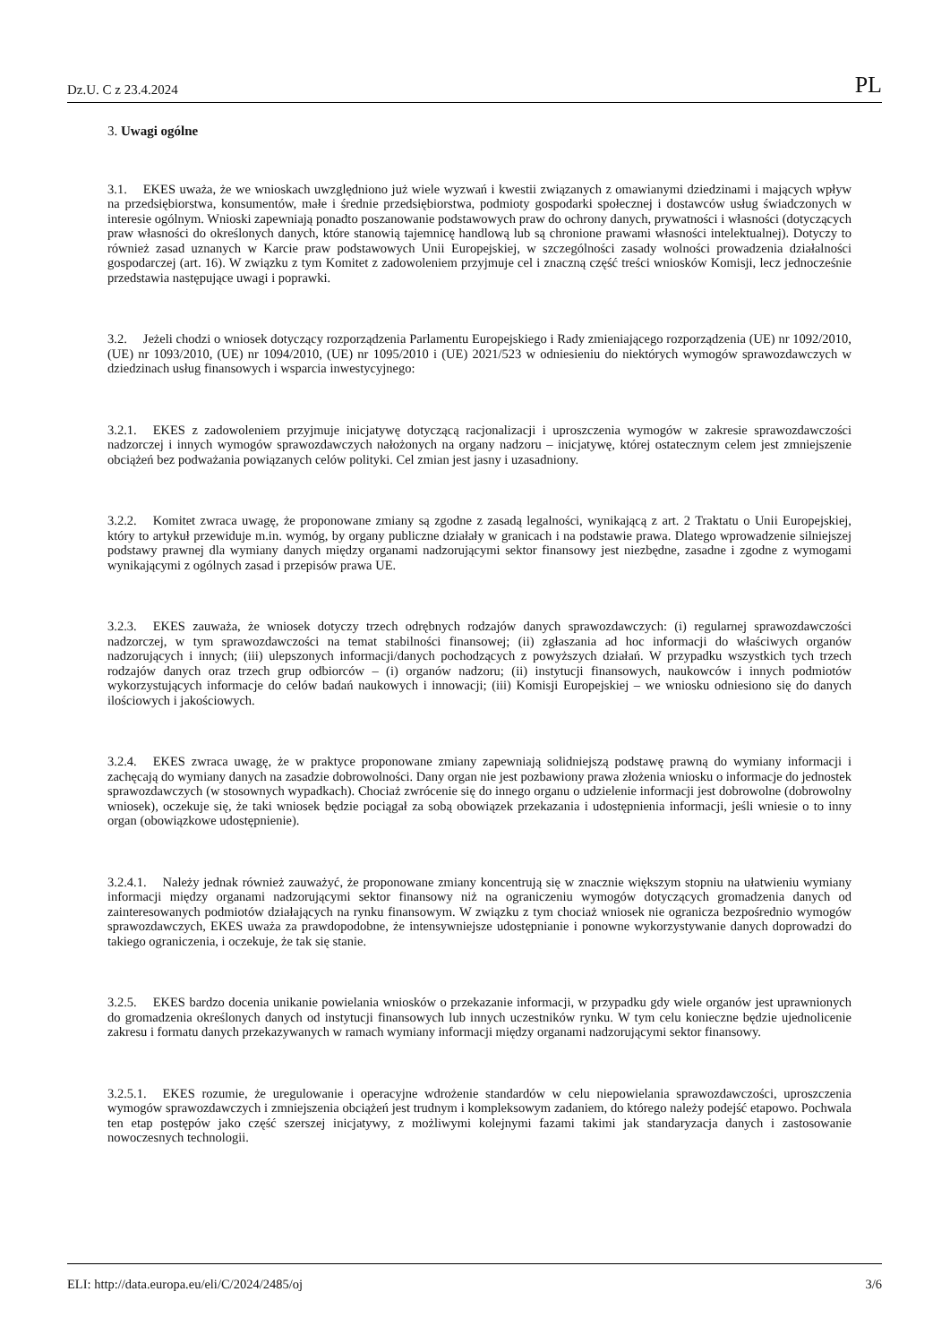Dz.U. C z 23.4.2024 PL
3. Uwagi ogólne
3.1. EKES uważa, że we wnioskach uwzględniono już wiele wyzwań i kwestii związanych z omawianymi dziedzinami i mających wpływ na przedsiębiorstwa, konsumentów, małe i średnie przedsiębiorstwa, podmioty gospodarki społecznej i dostawców usług świadczonych w interesie ogólnym. Wnioski zapewniają ponadto poszanowanie podstawowych praw do ochrony danych, prywatności i własności (dotyczących praw własności do określonych danych, które stanowią tajemnicę handlową lub są chronione prawami własności intelektualnej). Dotyczy to również zasad uznanych w Karcie praw podstawowych Unii Europejskiej, w szczególności zasady wolności prowadzenia działalności gospodarczej (art. 16). W związku z tym Komitet z zadowoleniem przyjmuje cel i znaczną część treści wniosków Komisji, lecz jednocześnie przedstawia następujące uwagi i poprawki.
3.2. Jeżeli chodzi o wniosek dotyczący rozporządzenia Parlamentu Europejskiego i Rady zmieniającego rozporządzenia (UE) nr 1092/2010, (UE) nr 1093/2010, (UE) nr 1094/2010, (UE) nr 1095/2010 i (UE) 2021/523 w odniesieniu do niektórych wymogów sprawozdawczych w dziedzinach usług finansowych i wsparcia inwestycyjnego:
3.2.1. EKES z zadowoleniem przyjmuje inicjatywę dotyczącą racjonalizacji i uproszczenia wymogów w zakresie sprawozdawczości nadzorczej i innych wymogów sprawozdawczych nałożonych na organy nadzoru – inicjatywę, której ostatecznym celem jest zmniejszenie obciążeń bez podważania powiązanych celów polityki. Cel zmian jest jasny i uzasadniony.
3.2.2. Komitet zwraca uwagę, że proponowane zmiany są zgodne z zasadą legalności, wynikającą z art. 2 Traktatu o Unii Europejskiej, który to artykuł przewiduje m.in. wymóg, by organy publiczne działały w granicach i na podstawie prawa. Dlatego wprowadzenie silniejszej podstawy prawnej dla wymiany danych między organami nadzorującymi sektor finansowy jest niezbędne, zasadne i zgodne z wymogami wynikającymi z ogólnych zasad i przepisów prawa UE.
3.2.3. EKES zauważa, że wniosek dotyczy trzech odrębnych rodzajów danych sprawozdawczych: (i) regularnej sprawozdawczości nadzorczej, w tym sprawozdawczości na temat stabilności finansowej; (ii) zgłaszania ad hoc informacji do właściwych organów nadzorujących i innych; (iii) ulepszonych informacji/danych pochodzących z powyższych działań. W przypadku wszystkich tych trzech rodzajów danych oraz trzech grup odbiorców – (i) organów nadzoru; (ii) instytucji finansowych, naukowców i innych podmiotów wykorzystujących informacje do celów badań naukowych i innowacji; (iii) Komisji Europejskiej – we wniosku odniesiono się do danych ilościowych i jakościowych.
3.2.4. EKES zwraca uwagę, że w praktyce proponowane zmiany zapewniają solidniejszą podstawę prawną do wymiany informacji i zachęcają do wymiany danych na zasadzie dobrowolności. Dany organ nie jest pozbawiony prawa złożenia wniosku o informacje do jednostek sprawozdawczych (w stosownych wypadkach). Chociaż zwrócenie się do innego organu o udzielenie informacji jest dobrowolne (dobrowolny wniosek), oczekuje się, że taki wniosek będzie pociągał za sobą obowiązek przekazania i udostępnienia informacji, jeśli wniesie o to inny organ (obowiązkowe udostępnienie).
3.2.4.1. Należy jednak również zauważyć, że proponowane zmiany koncentrują się w znacznie większym stopniu na ułatwieniu wymiany informacji między organami nadzorującymi sektor finansowy niż na ograniczeniu wymogów dotyczących gromadzenia danych od zainteresowanych podmiotów działających na rynku finansowym. W związku z tym chociaż wniosek nie ogranicza bezpośrednio wymogów sprawozdawczych, EKES uważa za prawdopodobne, że intensywniejsze udostępnianie i ponowne wykorzystywanie danych doprowadzi do takiego ograniczenia, i oczekuje, że tak się stanie.
3.2.5. EKES bardzo docenia unikanie powielania wniosków o przekazanie informacji, w przypadku gdy wiele organów jest uprawnionych do gromadzenia określonych danych od instytucji finansowych lub innych uczestników rynku. W tym celu konieczne będzie ujednolicenie zakresu i formatu danych przekazywanych w ramach wymiany informacji między organami nadzorującymi sektor finansowy.
3.2.5.1. EKES rozumie, że uregulowanie i operacyjne wdrożenie standardów w celu niepowielania sprawozdawczości, uproszczenia wymogów sprawozdawczych i zmniejszenia obciążeń jest trudnym i kompleksowym zadaniem, do którego należy podejść etapowo. Pochwala ten etap postępów jako część szerszej inicjatywy, z możliwymi kolejnymi fazami takimi jak standaryzacja danych i zastosowanie nowoczesnych technologii.
ELI: http://data.europa.eu/eli/C/2024/2485/oj 3/6